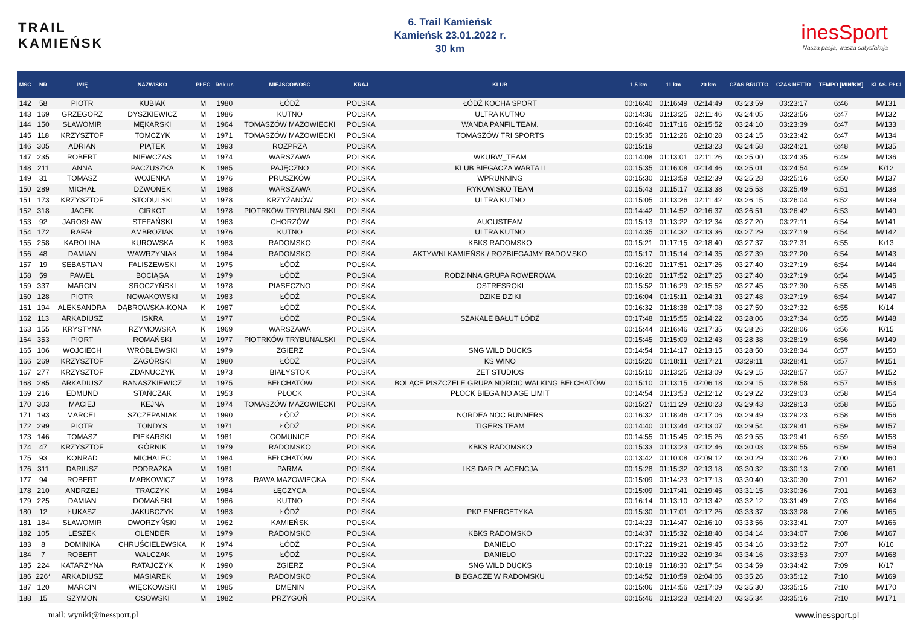TRAIL
KAMIEŃSK
6. Trail Kamieńsk
Kamieńsk 23.01.2022 r.
30 km
inesSport
Nasza pasja, wasza satysfakcja
| MSC | NR | IMIĘ | NAZWISKO | PŁEĆ | Rok ur. | MIEJSCOWOŚĆ | KRAJ | KLUB | 1,5 km | 11 km | 20 km | CZAS BRUTTO | CZAS NETTO | TEMPO [MIN/KM] | KLAS. PŁCI |
| --- | --- | --- | --- | --- | --- | --- | --- | --- | --- | --- | --- | --- | --- | --- | --- |
| 142 | 58 | PIOTR | KUBIAK | M | 1980 | ŁÓDŹ | POLSKA | ŁÓDŹ KOCHA SPORT | 00:16:40 | 01:16:49 | 02:14:49 | 03:23:59 | 03:23:17 | 6:46 | M/131 |
| 143 | 169 | GRZEGORZ | DYSZKIEWICZ | M | 1986 | KUTNO | POLSKA | ULTRA KUTNO | 00:14:36 | 01:13:25 | 02:11:46 | 03:24:05 | 03:23:56 | 6:47 | M/132 |
| 144 | 150 | SŁAWOMIR | MĘKARSKI | M | 1964 | TOMASZÓW MAZOWIECKI | POLSKA | WANDA PANFIL TEAM. | 00:16:40 | 01:17:16 | 02:15:52 | 03:24:10 | 03:23:39 | 6:47 | M/133 |
| 145 | 118 | KRZYSZTOF | TOMCZYK | M | 1971 | TOMASZÓW MAZOWIECKI | POLSKA | TOMASZÓW TRI SPORTS | 00:15:35 | 01:12:26 | 02:10:28 | 03:24:15 | 03:23:42 | 6:47 | M/134 |
| 146 | 305 | ADRIAN | PIĄTEK | M | 1993 | ROZPRZA | POLSKA | | 00:15:19 | | 02:13:23 | 03:24:58 | 03:24:21 | 6:48 | M/135 |
| 147 | 235 | ROBERT | NIEWCZAS | M | 1974 | WARSZAWA | POLSKA | WKURW_TEAM | 00:14:08 | 01:13:01 | 02:11:26 | 03:25:00 | 03:24:35 | 6:49 | M/136 |
| 148 | 211 | ANNA | PACZUSZKA | K | 1985 | PAJĘCZNO | POLSKA | KLUB BIEGACZA WARTA II | 00:15:35 | 01:16:08 | 02:14:46 | 03:25:01 | 03:24:54 | 6:49 | K/12 |
| 149 | 31 | TOMASZ | WOJENKA | M | 1976 | PRUSZKÓW | POLSKA | WPRUNNING | 00:15:30 | 01:13:59 | 02:12:39 | 03:25:28 | 03:25:16 | 6:50 | M/137 |
| 150 | 289 | MICHAŁ | DZWONEK | M | 1988 | WARSZAWA | POLSKA | RYKOWISKO TEAM | 00:15:43 | 01:15:17 | 02:13:38 | 03:25:53 | 03:25:49 | 6:51 | M/138 |
| 151 | 173 | KRZYSZTOF | STODULSKI | M | 1978 | KRZYŻANÓW | POLSKA | ULTRA KUTNO | 00:15:05 | 01:13:26 | 02:11:42 | 03:26:15 | 03:26:04 | 6:52 | M/139 |
| 152 | 318 | JACEK | CIRKOT | M | 1978 | PIOTRKÓW TRYBUNALSKI | POLSKA | | 00:14:42 | 01:14:52 | 02:16:37 | 03:26:51 | 03:26:42 | 6:53 | M/140 |
| 153 | 92 | JAROSŁAW | STEFAŃSKI | M | 1963 | CHORZÓW | POLSKA | AUGUSTEAM | 00:15:13 | 01:13:22 | 02:12:34 | 03:27:20 | 03:27:11 | 6:54 | M/141 |
| 154 | 172 | RAFAŁ | AMBROZIAK | M | 1976 | KUTNO | POLSKA | ULTRA KUTNO | 00:14:35 | 01:14:32 | 02:13:36 | 03:27:29 | 03:27:19 | 6:54 | M/142 |
| 155 | 258 | KAROLINA | KUROWSKA | K | 1983 | RADOMSKO | POLSKA | KBKS RADOMSKO | 00:15:21 | 01:17:15 | 02:18:40 | 03:27:37 | 03:27:31 | 6:55 | K/13 |
| 156 | 48 | DAMIAN | WAWRZYNIAK | M | 1984 | RADOMSKO | POLSKA | AKTYWNI KAMIEŃSK / ROZBIEGAJMY RADOMSKO | 00:15:17 | 01:15:14 | 02:14:35 | 03:27:39 | 03:27:20 | 6:54 | M/143 |
| 157 | 19 | SEBASTIAN | FALISZEWSKI | M | 1975 | ŁÓDŹ | POLSKA | | 00:16:20 | 01:17:51 | 02:17:26 | 03:27:40 | 03:27:19 | 6:54 | M/144 |
| 158 | 59 | PAWEŁ | BOCIĄGA | M | 1979 | ŁÓDŹ | POLSKA | RODZINNA GRUPA ROWEROWA | 00:16:20 | 01:17:52 | 02:17:25 | 03:27:40 | 03:27:19 | 6:54 | M/145 |
| 159 | 337 | MARCIN | SROCZYŃSKI | M | 1978 | PIASECZNO | POLSKA | OSTRESROKI | 00:15:52 | 01:16:29 | 02:15:52 | 03:27:45 | 03:27:30 | 6:55 | M/146 |
| 160 | 128 | PIOTR | NOWAKOWSKI | M | 1983 | ŁÓDŹ | POLSKA | DZIKE DZIKI | 00:16:04 | 01:15:11 | 02:14:31 | 03:27:48 | 03:27:19 | 6:54 | M/147 |
| 161 | 194 | ALEKSANDRA | DĄBROWSKA-KONA | K | 1987 | ŁÓDŹ | POLSKA | | 00:16:32 | 01:18:38 | 02:17:08 | 03:27:59 | 03:27:32 | 6:55 | K/14 |
| 162 | 113 | ARKADIUSZ | ISKRA | M | 1977 | ŁÓDŹ | POLSKA | SZAKALE BAŁUT ŁÓDŹ | 00:17:48 | 01:15:55 | 02:14:22 | 03:28:06 | 03:27:34 | 6:55 | M/148 |
| 163 | 155 | KRYSTYNA | RZYMOWSKA | K | 1969 | WARSZAWA | POLSKA | | 00:15:44 | 01:16:46 | 02:17:35 | 03:28:26 | 03:28:06 | 6:56 | K/15 |
| 164 | 353 | PIORT | ROMAŃSKI | M | 1977 | PIOTRKÓW TRYBUNALSKI | POLSKA | | 00:15:45 | 01:15:09 | 02:12:43 | 03:28:38 | 03:28:19 | 6:56 | M/149 |
| 165 | 106 | WOJCIECH | WRÓBLEWSKI | M | 1979 | ZGIERZ | POLSKA | SNG WILD DUCKS | 00:14:54 | 01:14:17 | 02:13:15 | 03:28:50 | 03:28:34 | 6:57 | M/150 |
| 166 | 269 | KRZYSZTOF | ZAGÓRSKI | M | 1980 | ŁÓDŹ | POLSKA | KS WINO | 00:15:20 | 01:18:11 | 02:17:21 | 03:29:11 | 03:28:41 | 6:57 | M/151 |
| 167 | 277 | KRZYSZTOF | ZDANUCZYK | M | 1973 | BIAŁYSTOK | POLSKA | ZET STUDIOS | 00:15:10 | 01:13:25 | 02:13:09 | 03:29:15 | 03:28:57 | 6:57 | M/152 |
| 168 | 285 | ARKADIUSZ | BANASZKIEWICZ | M | 1975 | BEŁCHATÓW | POLSKA | BOLĄCE PISZCZELE GRUPA NORDIC WALKING BEŁCHATÓW | 00:15:10 | 01:13:15 | 02:06:18 | 03:29:15 | 03:28:58 | 6:57 | M/153 |
| 169 | 216 | EDMUND | STAŃCZAK | M | 1953 | PŁOCK | POLSKA | PŁOCK BIEGA NO AGE LIMIT | 00:14:54 | 01:13:53 | 02:12:12 | 03:29:22 | 03:29:03 | 6:58 | M/154 |
| 170 | 303 | MACIEJ | KEJNA | M | 1974 | TOMASZÓW MAZOWIECKI | POLSKA | | 00:15:27 | 01:11:29 | 02:10:23 | 03:29:43 | 03:29:13 | 6:58 | M/155 |
| 171 | 193 | MARCEL | SZCZEPANIAK | M | 1990 | ŁÓDŹ | POLSKA | NORDEA NOC RUNNERS | 00:16:32 | 01:18:46 | 02:17:06 | 03:29:49 | 03:29:23 | 6:58 | M/156 |
| 172 | 299 | PIOTR | TONDYS | M | 1971 | ŁÓDŹ | POLSKA | TIGERS TEAM | 00:14:40 | 01:13:44 | 02:13:07 | 03:29:54 | 03:29:41 | 6:59 | M/157 |
| 173 | 146 | TOMASZ | PIEKARSKI | M | 1981 | GOMUNICE | POLSKA | | 00:14:55 | 01:15:45 | 02:15:26 | 03:29:55 | 03:29:41 | 6:59 | M/158 |
| 174 | 47 | KRZYSZTOF | GÓRNIK | M | 1979 | RADOMSKO | POLSKA | KBKS RADOMSKO | 00:15:33 | 01:13:23 | 02:12:46 | 03:30:03 | 03:29:55 | 6:59 | M/159 |
| 175 | 93 | KONRAD | MICHALEC | M | 1984 | BEŁCHATÓW | POLSKA | | 00:13:42 | 01:10:08 | 02:09:12 | 03:30:29 | 03:30:26 | 7:00 | M/160 |
| 176 | 311 | DARIUSZ | PODRAŻKA | M | 1981 | PARMA | POLSKA | LKS DAR PLACENCJA | 00:15:28 | 01:15:32 | 02:13:18 | 03:30:32 | 03:30:13 | 7:00 | M/161 |
| 177 | 94 | ROBERT | MARKOWICZ | M | 1978 | RAWA MAZOWIECKA | POLSKA | | 00:15:09 | 01:14:23 | 02:17:13 | 03:30:40 | 03:30:30 | 7:01 | M/162 |
| 178 | 210 | ANDRZEJ | TRACZYK | M | 1984 | ŁĘCZYCA | POLSKA | | 00:15:09 | 01:17:41 | 02:19:45 | 03:31:15 | 03:30:36 | 7:01 | M/163 |
| 179 | 225 | DAMIAN | DOMAŃSKI | M | 1986 | KUTNO | POLSKA | | 00:16:14 | 01:13:10 | 02:13:42 | 03:32:12 | 03:31:49 | 7:03 | M/164 |
| 180 | 12 | ŁUKASZ | JAKUBCZYK | M | 1983 | ŁÓDŹ | POLSKA | PKP ENERGETYKA | 00:15:30 | 01:17:01 | 02:17:26 | 03:33:37 | 03:33:28 | 7:06 | M/165 |
| 181 | 184 | SŁAWOMIR | DWORZYŃSKI | M | 1962 | KAMIEŃSK | POLSKA | | 00:14:23 | 01:14:47 | 02:16:10 | 03:33:56 | 03:33:41 | 7:07 | M/166 |
| 182 | 105 | LESZEK | OLENDER | M | 1979 | RADOMSKO | POLSKA | KBKS RADOMSKO | 00:14:37 | 01:15:32 | 02:18:40 | 03:34:14 | 03:34:07 | 7:08 | M/167 |
| 183 | 8 | DOMINIKA | CHRUŚCIELEWSKA | K | 1974 | ŁÓDŹ | POLSKA | DANIELO | 00:17:22 | 01:19:21 | 02:19:45 | 03:34:16 | 03:33:52 | 7:07 | K/16 |
| 184 | 7 | ROBERT | WALCZAK | M | 1975 | ŁÓDŹ | POLSKA | DANIELO | 00:17:22 | 01:19:22 | 02:19:34 | 03:34:16 | 03:33:53 | 7:07 | M/168 |
| 185 | 224 | KATARZYNA | RATAJCZYK | K | 1990 | ZGIERZ | POLSKA | SNG WILD DUCKS | 00:18:19 | 01:18:30 | 02:17:54 | 03:34:59 | 03:34:42 | 7:09 | K/17 |
| 186 | 226* | ARKADIUSZ | MASIAREK | M | 1969 | RADOMSKO | POLSKA | BIEGACZE W RADOMSKU | 00:14:52 | 01:10:59 | 02:04:06 | 03:35:26 | 03:35:12 | 7:10 | M/169 |
| 187 | 120 | MARCIN | WIĘCKOWSKI | M | 1985 | DMENIN | POLSKA | | 00:15:06 | 01:14:56 | 02:17:09 | 03:35:30 | 03:35:15 | 7:10 | M/170 |
| 188 | 15 | SZYMON | OSOWSKI | M | 1982 | PRZYGOŃ | POLSKA | | 00:15:46 | 01:13:23 | 02:14:20 | 03:35:34 | 03:35:16 | 7:10 | M/171 |
mail: wyniki@inessport.pl www.inessport.pl